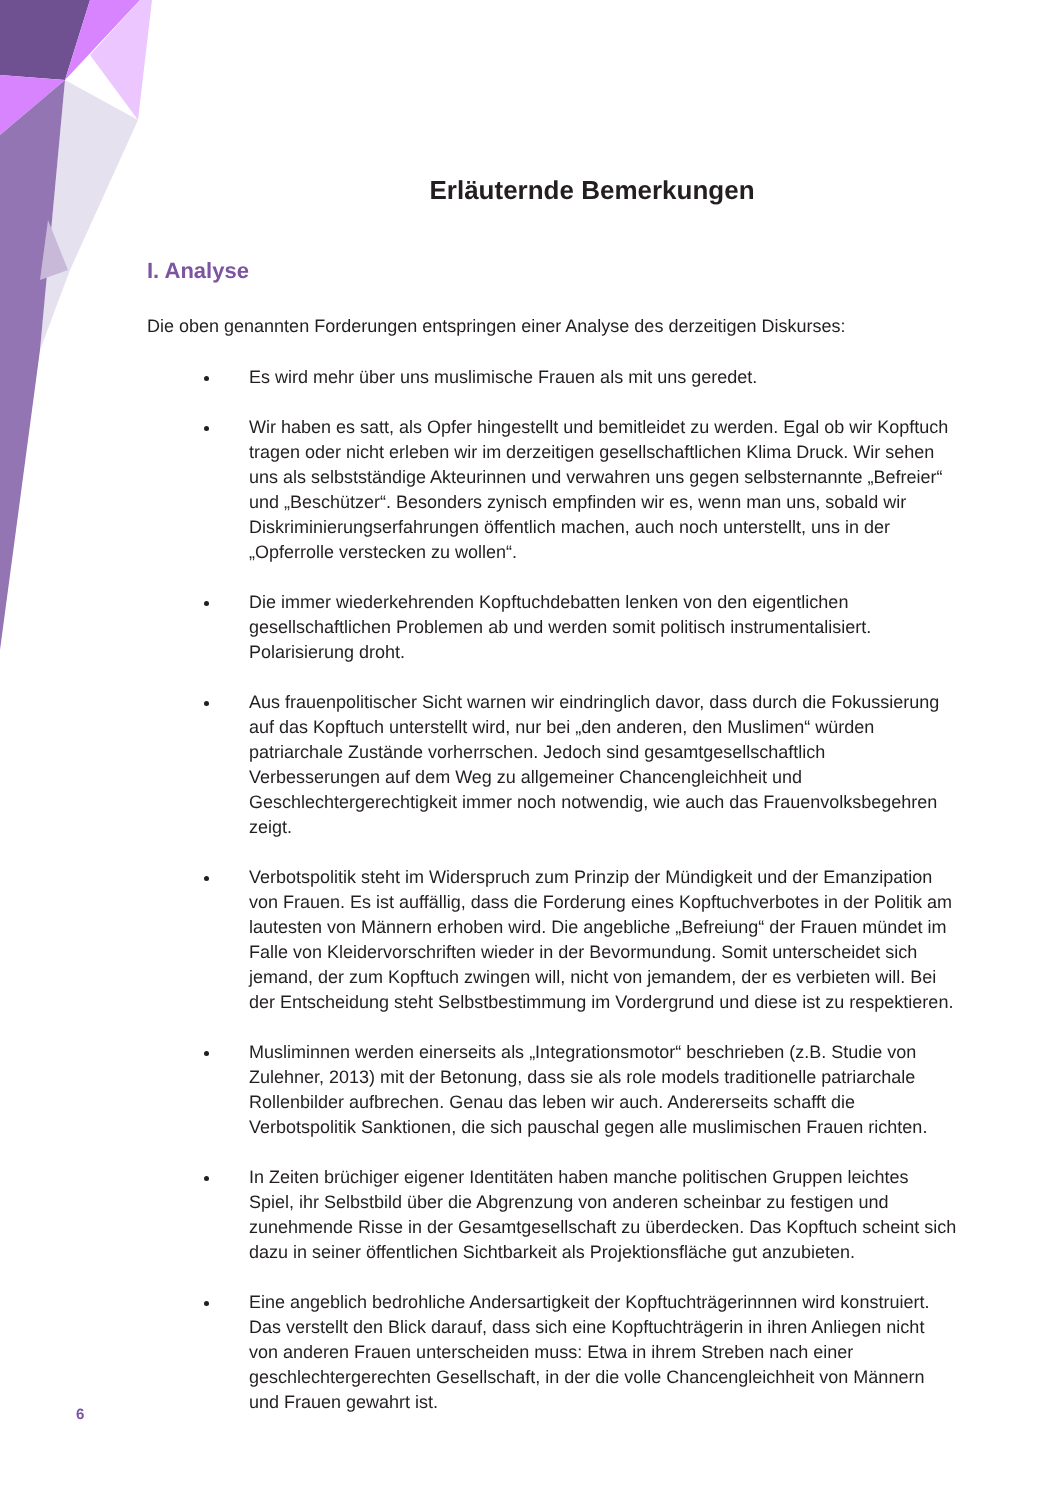Erläuternde Bemerkungen
I. Analyse
Die oben genannten Forderungen entspringen einer Analyse des derzeitigen Diskurses:
Es wird mehr über uns muslimische Frauen als mit uns geredet.
Wir haben es satt, als Opfer hingestellt und bemitleidet zu werden. Egal ob wir Kopftuch tragen oder nicht erleben wir im derzeitigen gesellschaftlichen Klima Druck. Wir sehen uns als selbstständige Akteurinnen und verwahren uns gegen selbsternannte „Befreier“ und „Beschützer“. Besonders zynisch empfinden wir es, wenn man uns, sobald wir Diskriminierungserfahrungen öffentlich machen, auch noch unterstellt, uns in der „Opferrolle verstecken zu wollen“.
Die immer wiederkehrenden Kopftuchdebatten lenken von den eigentlichen gesellschaftlichen Problemen ab und werden somit politisch instrumentalisiert. Polarisierung droht.
Aus frauenpolitischer Sicht warnen wir eindringlich davor, dass durch die Fokussierung auf das Kopftuch unterstellt wird, nur bei „den anderen, den Muslimen“ würden patriarchale Zustände vorherrschen. Jedoch sind gesamtgesellschaftlich Verbesserungen auf dem Weg zu allgemeiner Chancengleichheit und Geschlechtergerechtigkeit immer noch notwendig, wie auch das Frauenvolksbegehren zeigt.
Verbotspolitik steht im Widerspruch zum Prinzip der Mündigkeit und der Emanzipation von Frauen. Es ist auffällig, dass die Forderung eines Kopftuchverbotes in der Politik am lautesten von Männern erhoben wird. Die angebliche „Befreiung“ der Frauen mündet im Falle von Kleidervorschriften wieder in der Bevormundung. Somit unterscheidet sich jemand, der zum Kopftuch zwingen will, nicht von jemandem, der es verbieten will. Bei der Entscheidung steht Selbstbestimmung im Vordergrund und diese ist zu respektieren.
Musliminnen werden einerseits als „Integrationsmotor“ beschrieben (z.B. Studie von Zulehner, 2013) mit der Betonung, dass sie als role models traditionelle patriarchale Rollenbilder aufbrechen. Genau das leben wir auch. Andererseits schafft die Verbotspolitik Sanktionen, die sich pauschal gegen alle muslimischen Frauen richten.
In Zeiten brüchiger eigener Identitäten haben manche politischen Gruppen leichtes Spiel, ihr Selbstbild über die Abgrenzung von anderen scheinbar zu festigen und zunehmende Risse in der Gesamtgesellschaft zu überdecken. Das Kopftuch scheint sich dazu in seiner öffentlichen Sichtbarkeit als Projektionsfläche gut anzubieten.
Eine angeblich bedrohliche Andersartigkeit der Kopftuchträgerinnnen wird konstruiert. Das verstellt den Blick darauf, dass sich eine Kopftuchträgerin in ihren Anliegen nicht von anderen Frauen unterscheiden muss: Etwa in ihrem Streben nach einer geschlechtergerechten Gesellschaft, in der die volle Chancengleichheit von Männern und Frauen gewahrt ist.
6